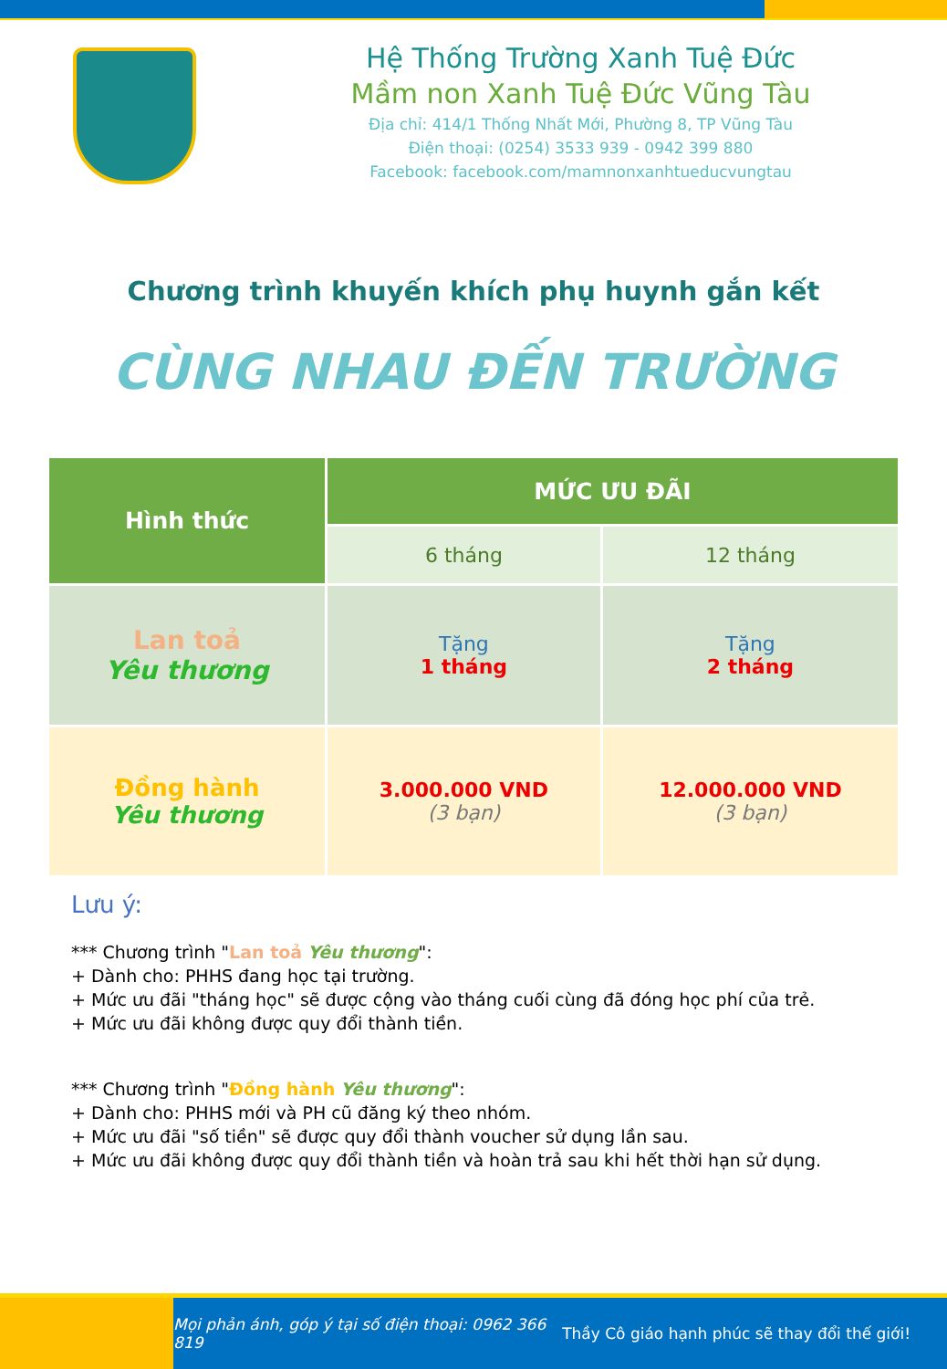Hệ Thống Trường Xanh Tuệ Đức
Mầm non Xanh Tuệ Đức Vũng Tàu
Địa chỉ: 414/1 Thống Nhất Mới, Phường 8, TP Vũng Tàu
Điện thoại: (0254) 3533 939 - 0942 399 880
Facebook: facebook.com/mamnonxanhtueducvungtau
Chương trình khuyến khích phụ huynh gắn kết
CÙNG NHAU ĐẾN TRƯỜNG
| Hình thức | MỨC ƯU ĐÃI | |
| --- | --- | --- |
| | 6 tháng | 12 tháng |
| Lan toả Yêu thương | Tặng 1 tháng | Tặng 2 tháng |
| Đồng hành Yêu thương | 3.000.000 VND (3 bạn) | 12.000.000 VND (3 bạn) |
Lưu ý:
*** Chương trình "Lan toả Yêu thương":
+ Dành cho: PHHS đang học tại trường.
+ Mức ưu đãi "tháng học" sẽ được cộng vào tháng cuối cùng đã đóng học phí của trẻ.
+ Mức ưu đãi không được quy đổi thành tiền.
*** Chương trình "Đồng hành Yêu thương":
+ Dành cho: PHHS mới và PH cũ đăng ký theo nhóm.
+ Mức ưu đãi "số tiền" sẽ được quy đổi thành voucher sử dụng lần sau.
+ Mức ưu đãi không được quy đổi thành tiền và hoàn trả sau khi hết thời hạn sử dụng.
Mọi phản ánh, góp ý tại số điện thoại: 0962 366 819 Thầy Cô giáo hạnh phúc sẽ thay đổi thế giới!